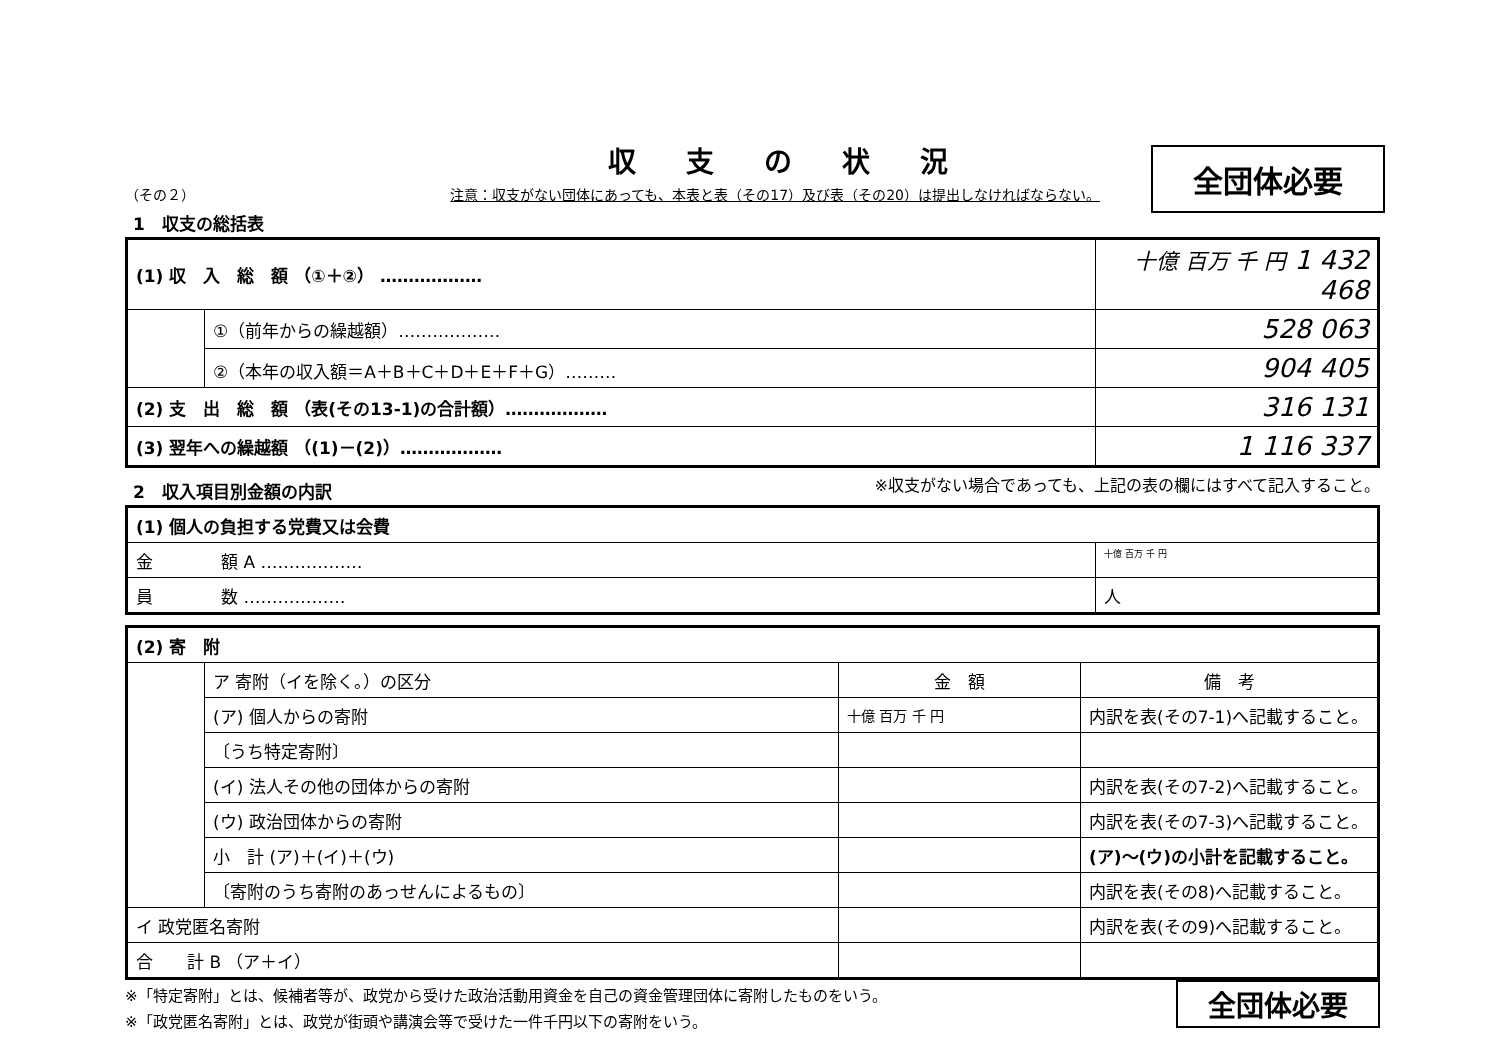収支の状況
全団体必要
（その２） 注意：収支がない団体にあっても、本表と表（その17）及び表（その20）は提出しなければならない。
1　収支の総括表
| (1) 収 入 総 額 （①＋②） ……………… | | 十億 百万 千 円 1 432 468 |
| | ①（前年からの繰越額）……………… | 528 063 |
| | ②（本年の収入額＝A＋B＋C＋D＋E＋F＋G）……… | 904 405 |
| (2) 支 出 総 額 （表(その13-1)の合計額）……………… | | 316 131 |
| (3) 翌年への繰越額 （(1)－(2)）……………… | | 1 116 337 |
※収支がない場合であっても、上記の表の欄にはすべて記入すること。
2　収入項目別金額の内訳
| (1) 個人の負担する党費又は会費 | |
| 金 額 A ……………… | 十億 百万 千 円 |
| 員 数 ……………… | 人 |
| (2) 寄 附 | | | |
| | ア 寄附（イを除く。）の区分 | 金 額 | 備 考 |
| | (ア) 個人からの寄附 | 十億 百万 千 円 | 内訳を表(その7-1)へ記載すること。 |
| | 〔うち特定寄附〕 | | |
| | (イ) 法人その他の団体からの寄附 | | 内訳を表(その7-2)へ記載すること。 |
| | (ウ) 政治団体からの寄附 | | 内訳を表(その7-3)へ記載すること。 |
| | 小 計 (ア)＋(イ)＋(ウ) | | (ア)～(ウ)の小計を記載すること。 |
| | 〔寄附のうち寄附のあっせんによるもの〕 | | 内訳を表(その8)へ記載すること。 |
| イ 政党匿名寄附 | | | 内訳を表(その9)へ記載すること。 |
| 合 計 B （ア＋イ） | | | |
全団体必要
※「特定寄附」とは、候補者等が、政党から受けた政治活動用資金を自己の資金管理団体に寄附したものをいう。
※「政党匿名寄附」とは、政党が街頭や講演会等で受けた一件千円以下の寄附をいう。